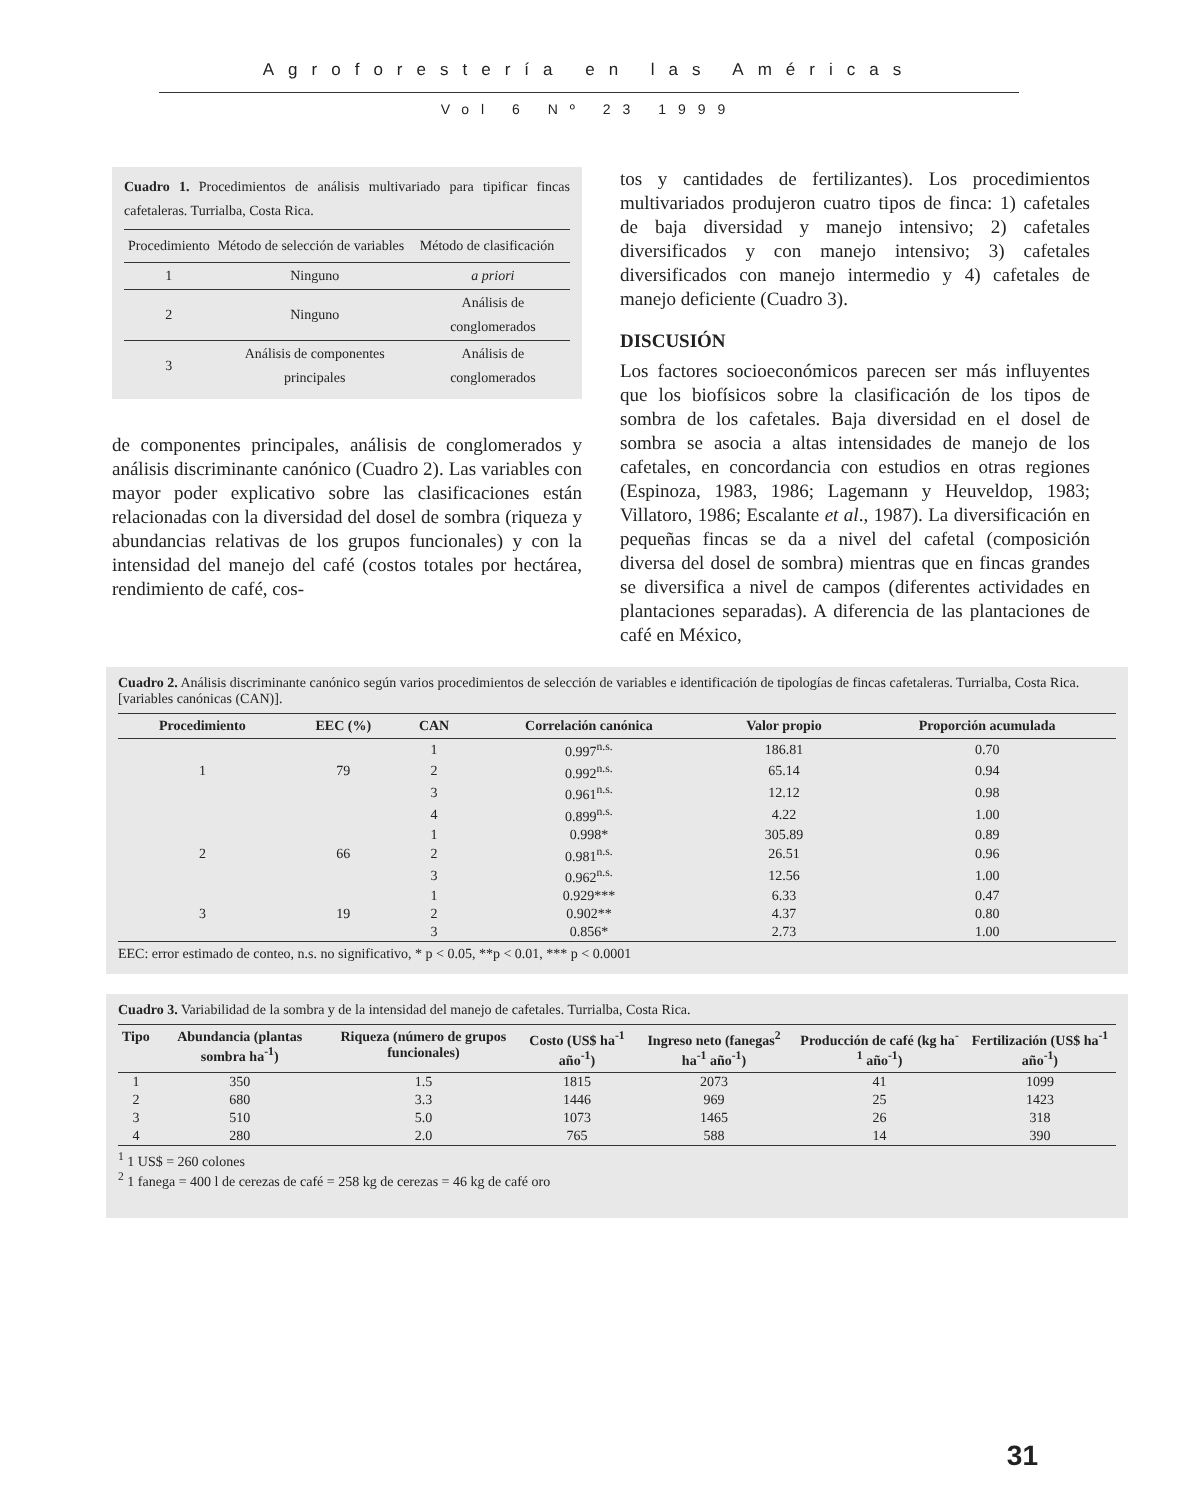Agroforestería en las Américas
Vol 6 Nº 23 1999
Cuadro 1. Procedimientos de análisis multivariado para tipificar fincas cafetaleras. Turrialba, Costa Rica.
| Procedimiento | Método de selección de variables | Método de clasificación |
| --- | --- | --- |
| 1 | Ninguno | a priori |
| 2 | Ninguno | Análisis de conglomerados |
| 3 | Análisis de componentes principales | Análisis de conglomerados |
de componentes principales, análisis de conglomerados y análisis discriminante canónico (Cuadro 2). Las variables con mayor poder explicativo sobre las clasificaciones están relacionadas con la diversidad del dosel de sombra (riqueza y abundancias relativas de los grupos funcionales) y con la intensidad del manejo del café (costos totales por hectárea, rendimiento de café, cos-
tos y cantidades de fertilizantes). Los procedimientos multivariados produjeron cuatro tipos de finca: 1) cafetales de baja diversidad y manejo intensivo; 2) cafetales diversificados y con manejo intensivo; 3) cafetales diversificados con manejo intermedio y 4) cafetales de manejo deficiente (Cuadro 3).
DISCUSIÓN
Los factores socioeconómicos parecen ser más influyentes que los biofísicos sobre la clasificación de los tipos de sombra de los cafetales. Baja diversidad en el dosel de sombra se asocia a altas intensidades de manejo de los cafetales, en concordancia con estudios en otras regiones (Espinoza, 1983, 1986; Lagemann y Heuveldop, 1983; Villatoro, 1986; Escalante et al., 1987). La diversificación en pequeñas fincas se da a nivel del cafetal (composición diversa del dosel de sombra) mientras que en fincas grandes se diversifica a nivel de campos (diferentes actividades en plantaciones separadas). A diferencia de las plantaciones de café en México,
Cuadro 2. Análisis discriminante canónico según varios procedimientos de selección de variables e identificación de tipologías de fincas cafetaleras. Turrialba, Costa Rica. [variables canónicas (CAN)].
| Procedimiento | EEC (%) | CAN | Correlación canónica | Valor propio | Proporción acumulada |
| --- | --- | --- | --- | --- | --- |
| | | 1 | 0.997<sup>n.s.</sup> | 186.81 | 0.70 |
| 1 | 79 | 2 | 0.992<sup>n.s.</sup> | 65.14 | 0.94 |
| | | 3 | 0.961<sup>n.s.</sup> | 12.12 | 0.98 |
| | | 4 | 0.899<sup>n.s.</sup> | 4.22 | 1.00 |
| | | 1 | 0.998* | 305.89 | 0.89 |
| 2 | 66 | 2 | 0.981<sup>n.s.</sup> | 26.51 | 0.96 |
| | | 3 | 0.962<sup>n.s.</sup> | 12.56 | 1.00 |
| | | 1 | 0.929*** | 6.33 | 0.47 |
| 3 | 19 | 2 | 0.902** | 4.37 | 0.80 |
| | | 3 | 0.856* | 2.73 | 1.00 |
EEC: error estimado de conteo, n.s. no significativo, * p < 0.05, **p < 0.01, *** p < 0.0001
Cuadro 3. Variabilidad de la sombra y de la intensidad del manejo de cafetales. Turrialba, Costa Rica.
| Tipo | Abundancia (plantas sombra ha<sup>-1</sup>) | Riqueza (número de grupos funcionales) | Costo (US$ ha<sup>-1</sup> año<sup>-1</sup>) | Ingreso neto (fanegas<sup>2</sup> ha<sup>-1</sup> año<sup>-1</sup>) | Producción de café (kg ha<sup>-1</sup> año<sup>-1</sup>) | Fertilización (US$ ha<sup>-1</sup> año<sup>-1</sup>) |
| --- | --- | --- | --- | --- | --- | --- |
| 1 | 350 | 1.5 | 1815 | 2073 | 41 | 1099 |
| 2 | 680 | 3.3 | 1446 | 969 | 25 | 1423 |
| 3 | 510 | 5.0 | 1073 | 1465 | 26 | 318 |
| 4 | 280 | 2.0 | 765 | 588 | 14 | 390 |
<sup>1</sup> 1 US$ = 260 colones
<sup>2</sup> 1 fanega = 400 l de cerezas de café = 258 kg de cerezas = 46 kg de café oro
31